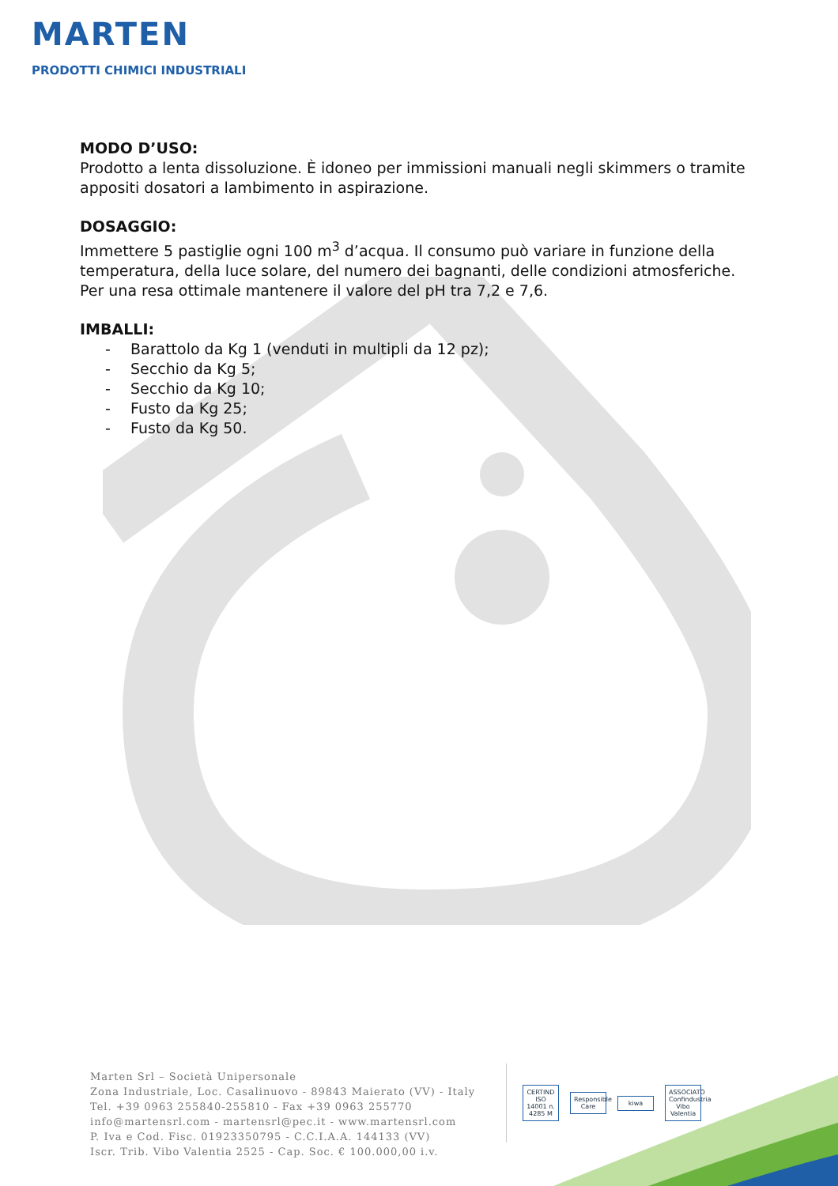MARTEN
PRODOTTI CHIMICI INDUSTRIALI
MODO D’USO:
Prodotto a lenta dissoluzione. È idoneo per immissioni manuali negli skimmers o tramite appositi dosatori a lambimento in aspirazione.
DOSAGGIO:
Immettere 5 pastiglie ogni 100 m<sup>3</sup> d’acqua. Il consumo può variare in funzione della temperatura, della luce solare, del numero dei bagnanti, delle condizioni atmosferiche. Per una resa ottimale mantenere il valore del pH tra 7,2 e 7,6.
IMBALLI:
- Barattolo da Kg 1 (venduti in multipli da 12 pz);
- Secchio da Kg 5;
- Secchio da Kg 10;
- Fusto da Kg 25;
- Fusto da Kg 50.
Marten Srl – Società Unipersonale
Zona Industriale, Loc. Casalinuovo - 89843 Maierato (VV) - Italy
Tel. +39 0963 255840-255810 - Fax +39 0963 255770
info@martensrl.com - martensrl@pec.it - www.martensrl.com
P. Iva e Cod. Fisc. 01923350795 - C.C.I.A.A. 144133 (VV)
Iscr. Trib. Vibo Valentia 2525 - Cap. Soc. € 100.000,00 i.v.
CERTIND ISO 14001 n. 4285 M
Responsible Care
kiwa
ASSOCIATO Confindustria Vibo Valentia